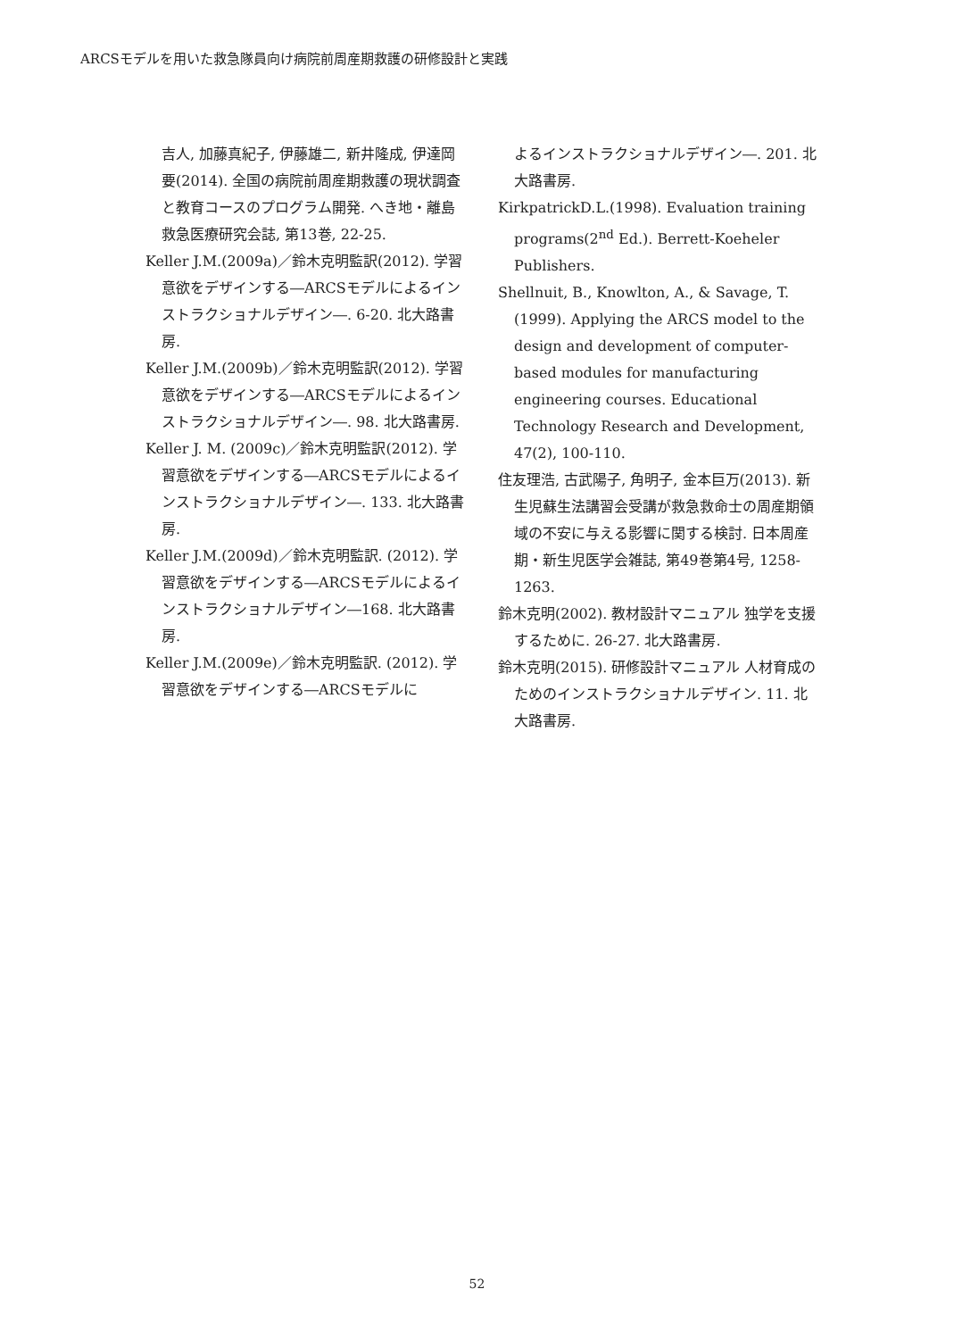ARCSモデルを用いた救急隊員向け病院前周産期救護の研修設計と実践
吉人, 加藤真紀子, 伊藤雄二, 新井隆成, 伊達岡要(2014). 全国の病院前周産期救護の現状調査と教育コースのプログラム開発. へき地・離島救急医療研究会誌, 第13巻, 22-25.
Keller J.M.(2009a)／鈴木克明監訳(2012). 学習意欲をデザインする―ARCSモデルによるインストラクショナルデザイン―. 6-20. 北大路書房.
Keller J.M.(2009b)／鈴木克明監訳(2012). 学習意欲をデザインする―ARCSモデルによるインストラクショナルデザイン―. 98. 北大路書房.
Keller J. M. (2009c)／鈴木克明監訳(2012). 学習意欲をデザインする―ARCSモデルによるインストラクショナルデザイン―. 133. 北大路書房.
Keller J.M.(2009d)／鈴木克明監訳. (2012). 学習意欲をデザインする―ARCSモデルによるインストラクショナルデザイン―168. 北大路書房.
Keller J.M.(2009e)／鈴木克明監訳. (2012). 学習意欲をデザインする―ARCSモデルに
よるインストラクショナルデザイン―. 201. 北大路書房.
KirkpatrickD.L.(1998). Evaluation training programs(2<sup>nd</sup> Ed.). Berrett-Koeheler Publishers.
Shellnuit, B., Knowlton, A., & Savage, T. (1999). Applying the ARCS model to the design and development of computer-based modules for manufacturing engineering courses. Educational Technology Research and Development, 47(2), 100-110.
住友理浩, 古武陽子, 角明子, 金本巨万(2013). 新生児蘇生法講習会受講が救急救命士の周産期領域の不安に与える影響に関する検討. 日本周産期・新生児医学会雑誌, 第49巻第4号, 1258-1263.
鈴木克明(2002). 教材設計マニュアル 独学を支援するために. 26-27. 北大路書房.
鈴木克明(2015). 研修設計マニュアル 人材育成のためのインストラクショナルデザイン. 11. 北大路書房.
52